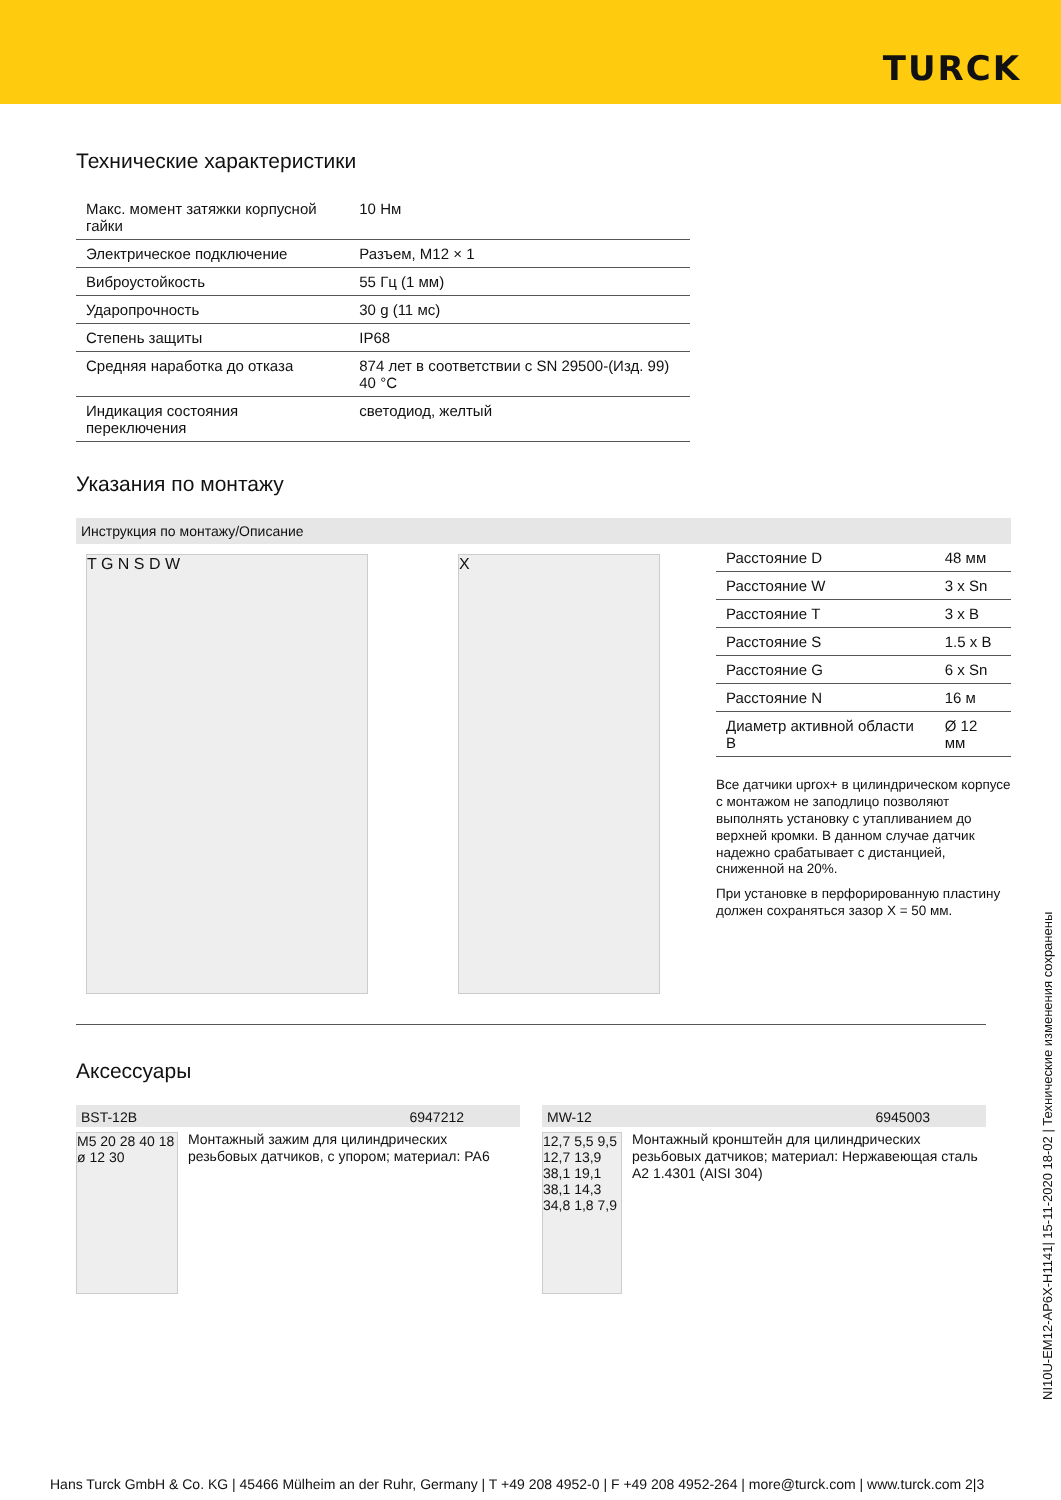TURCK
Технические характеристики
| Макс. момент затяжки корпусной гайки | 10 Нм |
| Электрическое подключение | Разъем, M12 × 1 |
| Виброустойкость | 55 Гц (1 мм) |
| Ударопрочность | 30 g (11 мс) |
| Степень защиты | IP68 |
| Средняя наработка до отказа | 874 лет в соответствии с SN 29500-(Изд. 99) 40 °C |
| Индикация состояния переключения | светодиод, желтый |
Указания по монтажу
Инструкция по монтажу/Описание
T G N S D W X
| Расстояние D | 48 мм |
| Расстояние W | 3 x Sn |
| Расстояние T | 3 x B |
| Расстояние S | 1.5 x B |
| Расстояние G | 6 x Sn |
| Расстояние N | 16 м |
| Диаметр активной области B | Ø 12 мм |
Все датчики uprox+ в цилиндрическом корпусе с монтажом не заподлицо позволяют выполнять установку с утапливанием до верхней кромки. В данном случае датчик надежно срабатывает с дистанцией, сниженной на 20%.
При установке в перфорированную пластину должен сохраняться зазор X = 50 мм.
Аксессуары
BST-12B 6947212
M5 20 28 40 18 ø 12 30
Монтажный зажим для цилиндрических резьбовых датчиков, с упором; материал: PA6
MW-12 6945003
12,7 5,5 9,5 12,7 13,9 38,1 19,1 38,1 14,3 34,8 1,8 7,9
Монтажный кронштейн для цилиндрических резьбовых датчиков; материал: Нержавеющая сталь A2 1.4301 (AISI 304)
NI10U-EM12-AP6X-H1141| 15-11-2020 18-02 | Технические изменения сохранены
Hans Turck GmbH & Co. KG | 45466 Mülheim an der Ruhr, Germany | T +49 208 4952-0 | F +49 208 4952-264 | more@turck.com | www.turck.com 2|3